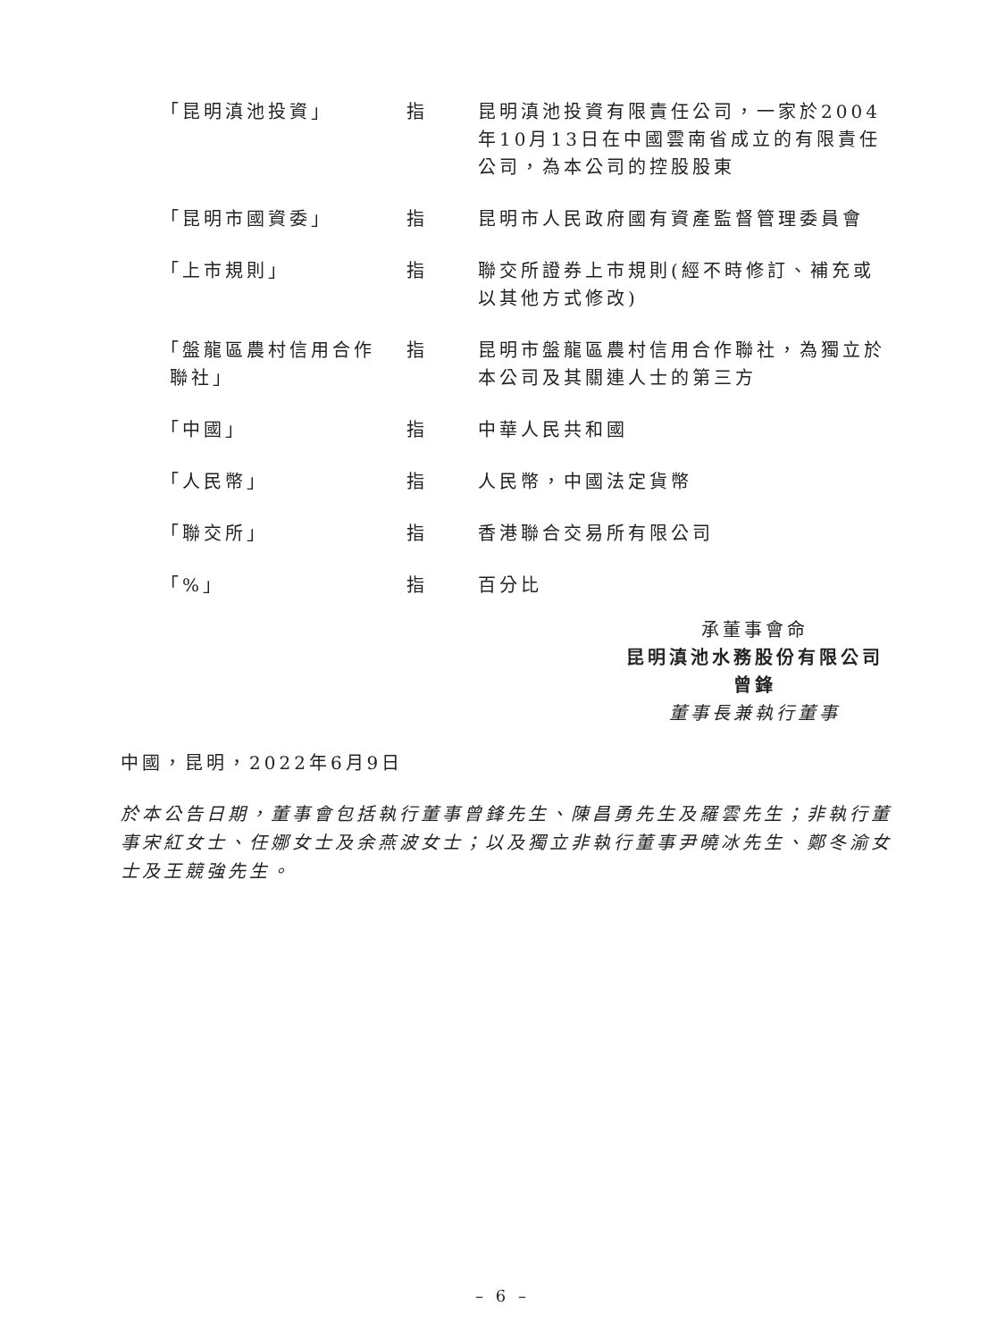| 「昆明滇池投資」 | 指 | 昆明滇池投資有限責任公司，一家於2004年10月13日在中國雲南省成立的有限責任公司，為本公司的控股股東 |
| 「昆明市國資委」 | 指 | 昆明市人民政府國有資產監督管理委員會 |
| 「上市規則」 | 指 | 聯交所證券上市規則(經不時修訂、補充或以其他方式修改) |
| 「盤龍區農村信用合作 聯社」 | 指 | 昆明市盤龍區農村信用合作聯社，為獨立於本公司及其關連人士的第三方 |
| 「中國」 | 指 | 中華人民共和國 |
| 「人民幣」 | 指 | 人民幣，中國法定貨幣 |
| 「聯交所」 | 指 | 香港聯合交易所有限公司 |
| 「%」 | 指 | 百分比 |
承董事會命
昆明滇池水務股份有限公司
曾鋒
董事長兼執行董事
中國，昆明，2022年6月9日
於本公告日期，董事會包括執行董事曾鋒先生、陳昌勇先生及羅雲先生；非執行董事宋紅女士、任娜女士及余燕波女士；以及獨立非執行董事尹曉冰先生、鄭冬渝女士及王競強先生。
– 6 –